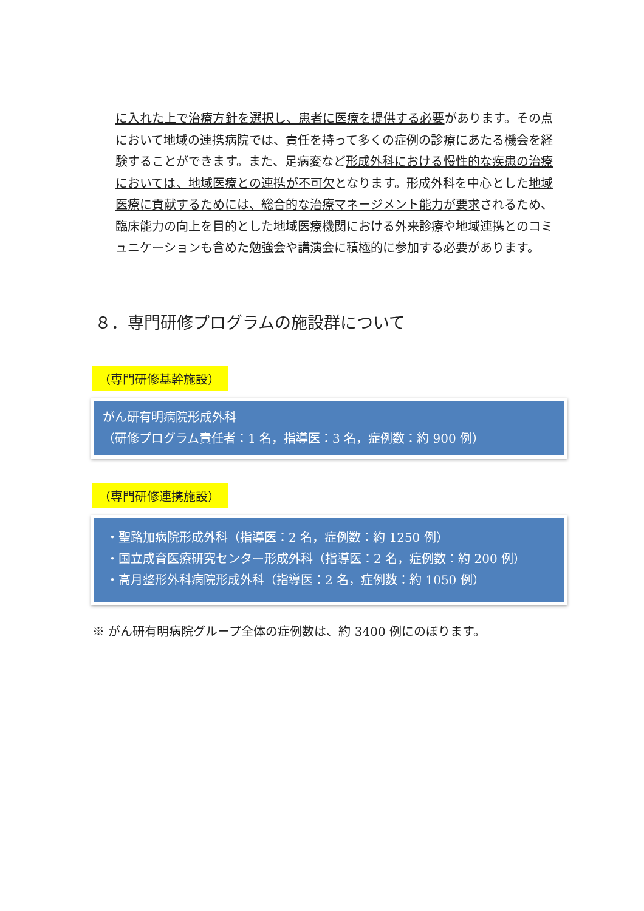に入れた上で治療方針を選択し、患者に医療を提供する必要があります。その点において地域の連携病院では、責任を持って多くの症例の診療にあたる機会を経験することができます。また、足病変など形成外科における慢性的な疾患の治療においては、地域医療との連携が不可欠となります。形成外科を中心とした地域医療に貢献するためには、総合的な治療マネージメント能力が要求されるため、臨床能力の向上を目的とした地域医療機関における外来診療や地域連携とのコミュニケーションも含めた勉強会や講演会に積極的に参加する必要があります。
８．専門研修プログラムの施設群について
（専門研修基幹施設）
がん研有明病院形成外科
（研修プログラム責任者：1 名，指導医：3 名，症例数：約 900 例）
（専門研修連携施設）
・聖路加病院形成外科（指導医：2 名，症例数：約 1250 例）
・国立成育医療研究センター形成外科（指導医：2 名，症例数：約 200 例）
・高月整形外科病院形成外科（指導医：2 名，症例数：約 1050 例）
※ がん研有明病院グループ全体の症例数は、約 3400 例にのぼります。